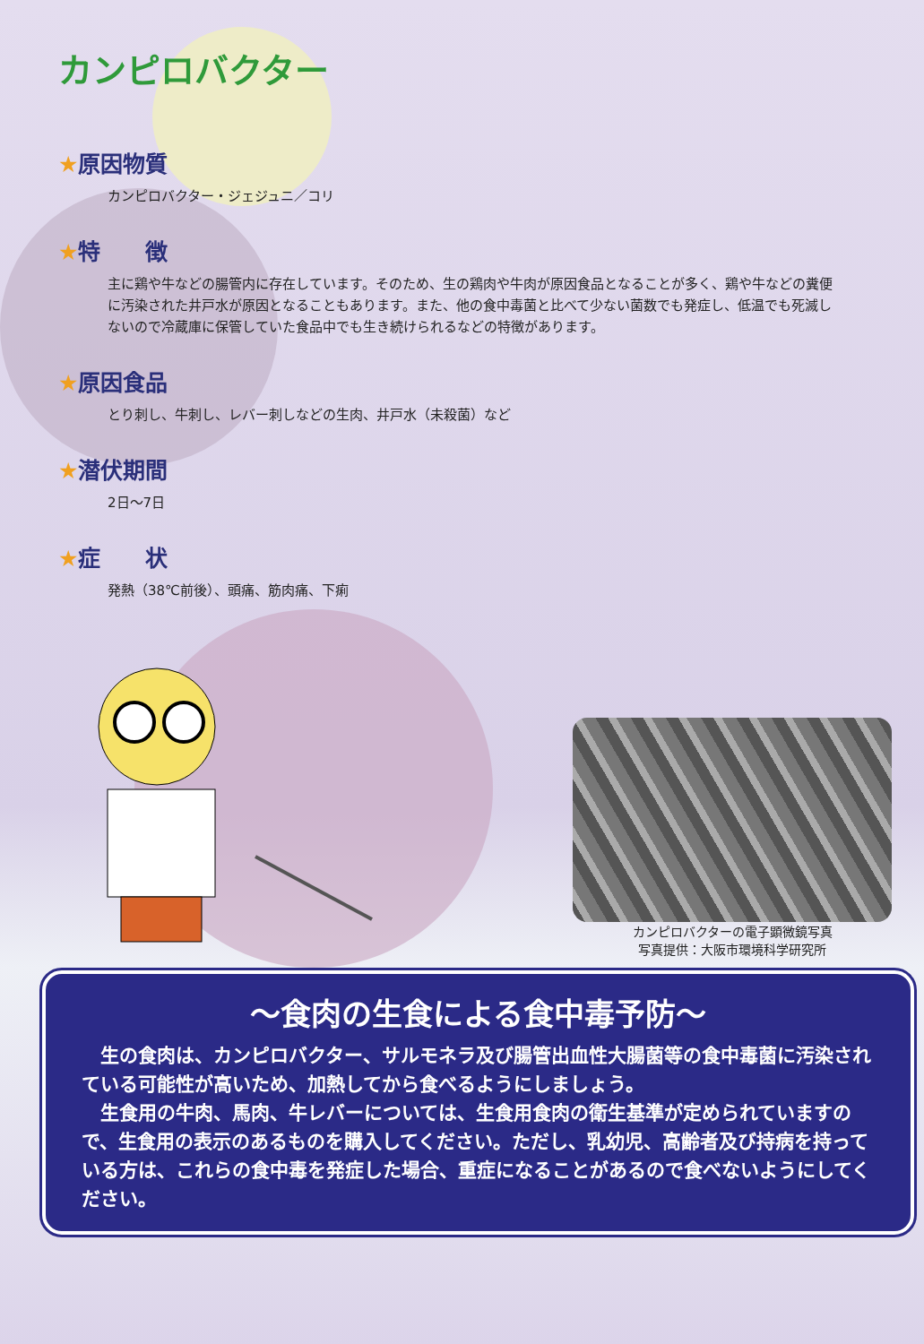カンピロバクター
★原因物質
カンピロバクター・ジェジュニ／コリ
★特　　徴
主に鶏や牛などの腸管内に存在しています。そのため、生の鶏肉や牛肉が原因食品となることが多く、鶏や牛などの糞便に汚染された井戸水が原因となることもあります。また、他の食中毒菌と比べて少ない菌数でも発症し、低温でも死滅しないので冷蔵庫に保管していた食品中でも生き続けられるなどの特徴があります。
★原因食品
とり刺し、牛刺し、レバー刺しなどの生肉、井戸水（未殺菌）など
★潜伏期間
2日～7日
★症　　状
発熱（38℃前後）、頭痛、筋肉痛、下痢
カンピロバクターの電子顕微鏡写真
写真提供：大阪市環境科学研究所
～食肉の生食による食中毒予防～
　生の食肉は、カンピロバクター、サルモネラ及び腸管出血性大腸菌等の食中毒菌に汚染されている可能性が高いため、加熱してから食べるようにしましょう。
　生食用の牛肉、馬肉、牛レバーについては、生食用食肉の衛生基準が定められていますので、生食用の表示のあるものを購入してください。ただし、乳幼児、高齢者及び持病を持っている方は、これらの食中毒を発症した場合、重症になることがあるので食べないようにしてください。